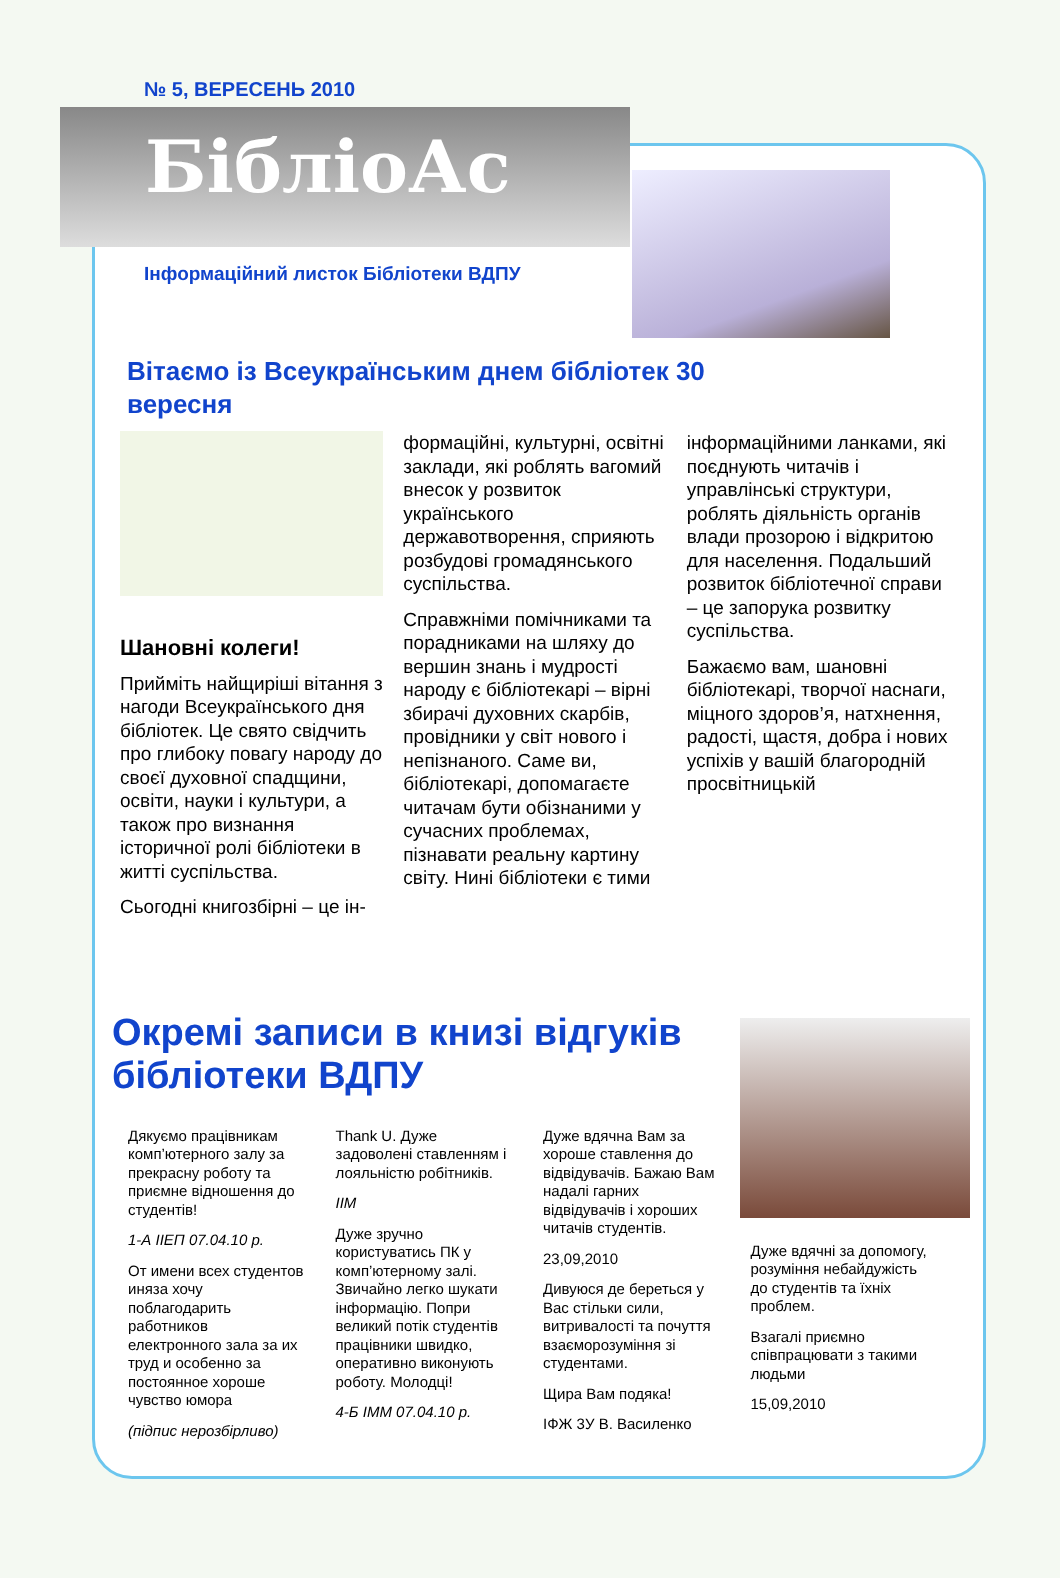№ 5, ВЕРЕСЕНЬ 2010
БібліоАс
Інформаційний листок Бібліотеки ВДПУ
Вітаємо із Всеукраїнським днем бібліотек 30 вересня
Шановні колеги!
Прийміть найщиріші вітання з нагоди Всеукраїнського дня бібліотек. Це свято свідчить про глибоку повагу народу до своєї духовної спадщини, освіти, науки і культури, а також про визнання історичної ролі бібліотеки в житті суспільства.
Сьогодні книгозбірні – це ін-
формаційні, культурні, освітні заклади, які роблять вагомий внесок у розвиток українського державотворення, сприяють розбудові громадянського суспільства.
Справжніми помічниками та порадниками на шляху до вершин знань і мудрості народу є бібліотекарі – вірні збирачі духовних скарбів, провідники у світ нового і непізнаного. Саме ви, бібліотекарі, допомагаєте читачам бути обізнаними у сучасних проблемах, пізнавати реальну картину світу. Нині бібліотеки є тими
інформаційними ланками, які поєднують читачів і управлінські структури, роблять діяльність органів влади прозорою і відкритою для населення. Подальший розвиток бібліотечної справи – це запорука розвитку суспільства.
Бажаємо вам, шановні бібліотекарі, творчої наснаги, міцного здоров’я, натхнення, радості, щастя, добра і нових успіхів у вашій благородній просвітницькій
Окремі записи в книзі відгуків бібліотеки ВДПУ
Дякуємо працівникам комп’ютерного залу за прекрасну роботу та приємне відношення до студентів!
1-А ІІЕП 07.04.10 р.
От имени всех студентов иняза хочу поблагодарить работников електронного зала за их труд и особенно за постоянное хороше чувство юмора
(підпис нерозбірливо)
Thank U. Дуже задоволені ставленням і лояльністю робітників.
IIM
Дуже зручно користуватись ПК у комп’ютерному залі. Звичайно легко шукати інформацію. Попри великий потік студентів працівники швидко, оперативно виконують роботу. Молодці!
4-Б ІММ 07.04.10 р.
Дуже вдячна Вам за хороше ставлення до відвідувачів. Бажаю Вам надалі гарних відвідувачів і хороших читачів студентів.
23,09,2010
Дивуюся де береться у Вас стільки сили, витривалості та почуття взаєморозуміння зі студентами.
Щира Вам подяка!
ІФЖ 3У В. Василенко
Дуже вдячні за допомогу, розуміння небайдужість до студентів та їхніх проблем.
Взагалі приємно співпрацювати з такими людьми
15,09,2010